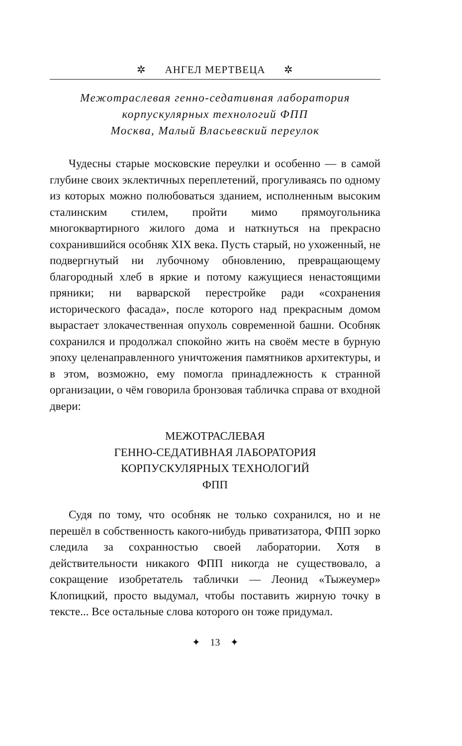✲ АНГЕЛ МЕРТВЕЦА ✲
Межотраслевая генно-седативная лаборатория
корпускулярных технологий ФПП
Москва, Малый Власьевский переулок
Чудесны старые московские переулки и особенно — в самой глубине своих эклектичных переплетений, прогуливаясь по одному из которых можно полюбоваться зданием, исполненным высоким сталинским стилем, пройти мимо прямоугольника многоквартирного жилого дома и наткнуться на прекрасно сохранившийся особняк XIX века. Пусть старый, но ухоженный, не подвергнутый ни лубочному обновлению, превращающему благородный хлеб в яркие и потому кажущиеся ненастоящими пряники; ни варварской перестройке ради «сохранения исторического фасада», после которого над прекрасным домом вырастает злокачественная опухоль современной башни. Особняк сохранился и продолжал спокойно жить на своём месте в бурную эпоху целенаправленного уничтожения памятников архитектуры, и в этом, возможно, ему помогла принадлежность к странной организации, о чём говорила бронзовая табличка справа от входной двери:
МЕЖОТРАСЛЕВАЯ
ГЕННО-СЕДАТИВНАЯ ЛАБОРАТОРИЯ
КОРПУСКУЛЯРНЫХ ТЕХНОЛОГИЙ
ФПП
Судя по тому, что особняк не только сохранился, но и не перешёл в собственность какого-нибудь приватизатора, ФПП зорко следила за сохранностью своей лаборатории. Хотя в действительности никакого ФПП никогда не существовало, а сокращение изобретатель таблички — Леонид «Тыжеумер» Клопицкий, просто выдумал, чтобы поставить жирную точку в тексте... Все остальные слова которого он тоже придумал.
✦ 13 ✦